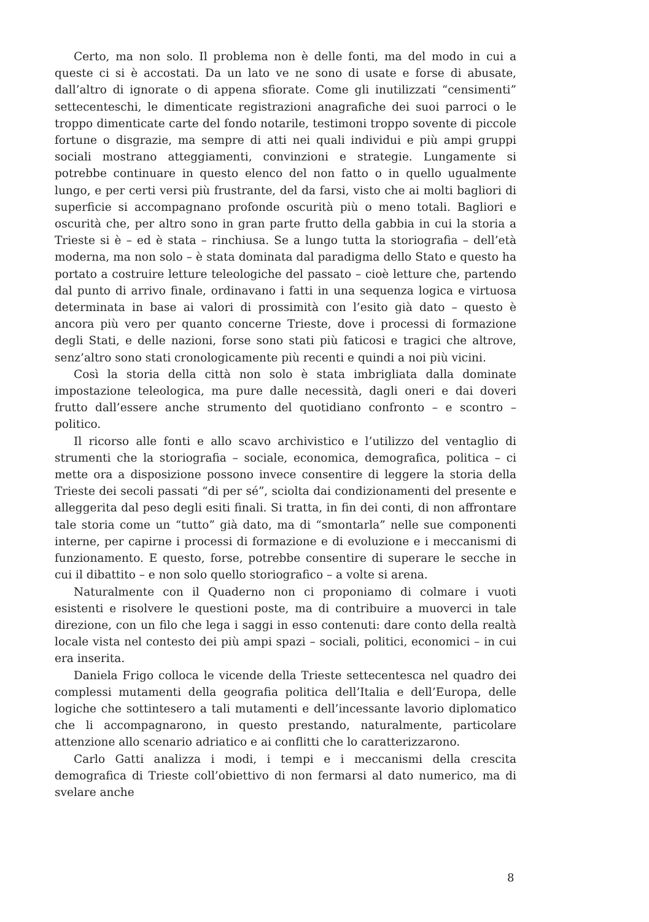Certo, ma non solo. Il problema non è delle fonti, ma del modo in cui a queste ci si è accostati. Da un lato ve ne sono di usate e forse di abusate, dall’altro di ignorate o di appena sfiorate. Come gli inutilizzati “censimenti” settecenteschi, le dimenticate registrazioni anagrafiche dei suoi parroci o le troppo dimenticate carte del fondo notarile, testimoni troppo sovente di piccole fortune o disgrazie, ma sempre di atti nei quali individui e più ampi gruppi sociali mostrano atteggiamenti, convinzioni e strategie. Lungamente si potrebbe continuare in questo elenco del non fatto o in quello ugualmente lungo, e per certi versi più frustrante, del da farsi, visto che ai molti bagliori di superficie si accompagnano profonde oscurità più o meno totali. Bagliori e oscurità che, per altro sono in gran parte frutto della gabbia in cui la storia a Trieste si è – ed è stata – rinchiusa. Se a lungo tutta la storiografia – dell’età moderna, ma non solo – è stata dominata dal paradigma dello Stato e questo ha portato a costruire letture teleologiche del passato – cioè letture che, partendo dal punto di arrivo finale, ordinavano i fatti in una sequenza logica e virtuosa determinata in base ai valori di prossimità con l’esito già dato – questo è ancora più vero per quanto concerne Trieste, dove i processi di formazione degli Stati, e delle nazioni, forse sono stati più faticosi e tragici che altrove, senz’altro sono stati cronologicamente più recenti e quindi a noi più vicini.
Così la storia della città non solo è stata imbrigliata dalla dominate impostazione teleologica, ma pure dalle necessità, dagli oneri e dai doveri frutto dall’essere anche strumento del quotidiano confronto – e scontro – politico.
Il ricorso alle fonti e allo scavo archivistico e l’utilizzo del ventaglio di strumenti che la storiografia – sociale, economica, demografica, politica – ci mette ora a disposizione possono invece consentire di leggere la storia della Trieste dei secoli passati “di per sé”, sciolta dai condizionamenti del presente e alleggerita dal peso degli esiti finali. Si tratta, in fin dei conti, di non affrontare tale storia come un “tutto” già dato, ma di “smontarla” nelle sue componenti interne, per capirne i processi di formazione e di evoluzione e i meccanismi di funzionamento. E questo, forse, potrebbe consentire di superare le secche in cui il dibattito – e non solo quello storiografico – a volte si arena.
Naturalmente con il Quaderno non ci proponiamo di colmare i vuoti esistenti e risolvere le questioni poste, ma di contribuire a muoverci in tale direzione, con un filo che lega i saggi in esso contenuti: dare conto della realtà locale vista nel contesto dei più ampi spazi – sociali, politici, economici – in cui era inserita.
Daniela Frigo colloca le vicende della Trieste settecentesca nel quadro dei complessi mutamenti della geografia politica dell’Italia e dell’Europa, delle logiche che sottintesero a tali mutamenti e dell’incessante lavorio diplomatico che li accompagnarono, in questo prestando, naturalmente, particolare attenzione allo scenario adriatico e ai conflitti che lo caratterizzarono.
Carlo Gatti analizza i modi, i tempi e i meccanismi della crescita demografica di Trieste coll’obiettivo di non fermarsi al dato numerico, ma di svelare anche
8